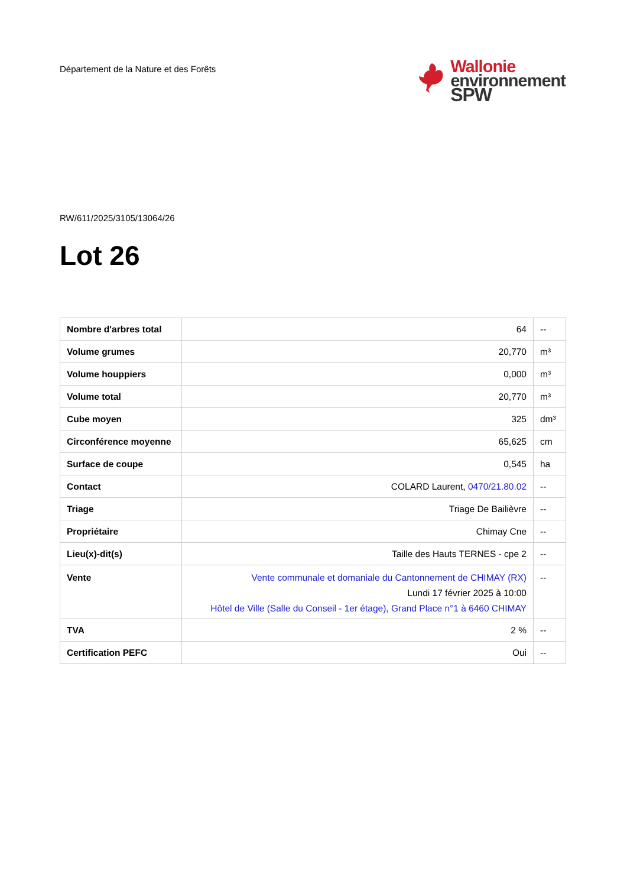Département de la Nature et des Forêts
Wallonie
environnement
SPW
RW/611/2025/3105/13064/26
Lot 26
| Nombre d'arbres total | 64 | -- |
| Volume grumes | 20,770 | m³ |
| Volume houppiers | 0,000 | m³ |
| Volume total | 20,770 | m³ |
| Cube moyen | 325 | dm³ |
| Circonférence moyenne | 65,625 | cm |
| Surface de coupe | 0,545 | ha |
| Contact | COLARD Laurent, 0470/21.80.02 | -- |
| Triage | Triage De Bailièvre | -- |
| Propriétaire | Chimay Cne | -- |
| Lieu(x)-dit(s) | Taille des Hauts TERNES - cpe 2 | -- |
| Vente | Vente communale et domaniale du Cantonnement de CHIMAY (RX) Lundi 17 février 2025 à 10:00 Hôtel de Ville (Salle du Conseil - 1er étage), Grand Place n°1 à 6460 CHIMAY | -- |
| TVA | 2 % | -- |
| Certification PEFC | Oui | -- |